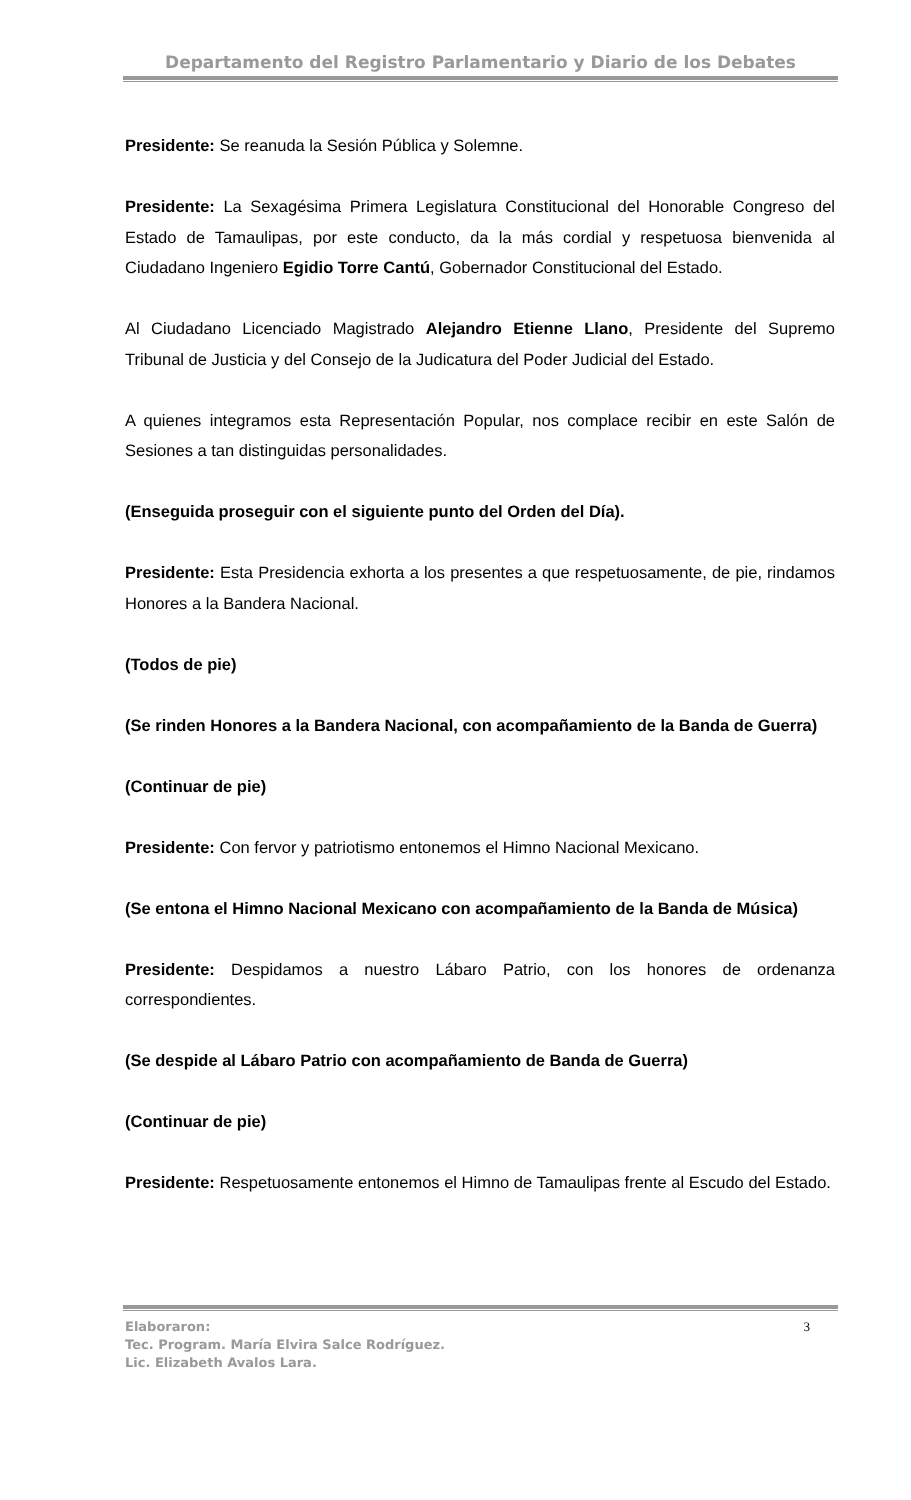Departamento del Registro Parlamentario y Diario de los Debates
Presidente: Se reanuda la Sesión Pública y Solemne.
Presidente: La Sexagésima Primera Legislatura Constitucional del Honorable Congreso del Estado de Tamaulipas, por este conducto, da la más cordial y respetuosa bienvenida al Ciudadano Ingeniero Egidio Torre Cantú, Gobernador Constitucional del Estado.
Al Ciudadano Licenciado Magistrado Alejandro Etienne Llano, Presidente del Supremo Tribunal de Justicia y del Consejo de la Judicatura del Poder Judicial del Estado.
A quienes integramos esta Representación Popular, nos complace recibir en este Salón de Sesiones a tan distinguidas personalidades.
(Enseguida proseguir con el siguiente punto del Orden del Día).
Presidente: Esta Presidencia exhorta a los presentes a que respetuosamente, de pie, rindamos Honores a la Bandera Nacional.
(Todos de pie)
(Se rinden Honores a la Bandera Nacional, con acompañamiento de la Banda de Guerra)
(Continuar de pie)
Presidente: Con fervor y patriotismo entonemos el Himno Nacional Mexicano.
(Se entona el Himno Nacional Mexicano con acompañamiento de la Banda de Música)
Presidente: Despidamos a nuestro Lábaro Patrio, con los honores de ordenanza correspondientes.
(Se despide al Lábaro Patrio con acompañamiento de Banda de Guerra)
(Continuar de pie)
Presidente: Respetuosamente entonemos el Himno de Tamaulipas frente al Escudo del Estado.
3 Elaboraron:
Tec. Program. María Elvira Salce Rodríguez.
Lic. Elizabeth Avalos Lara.